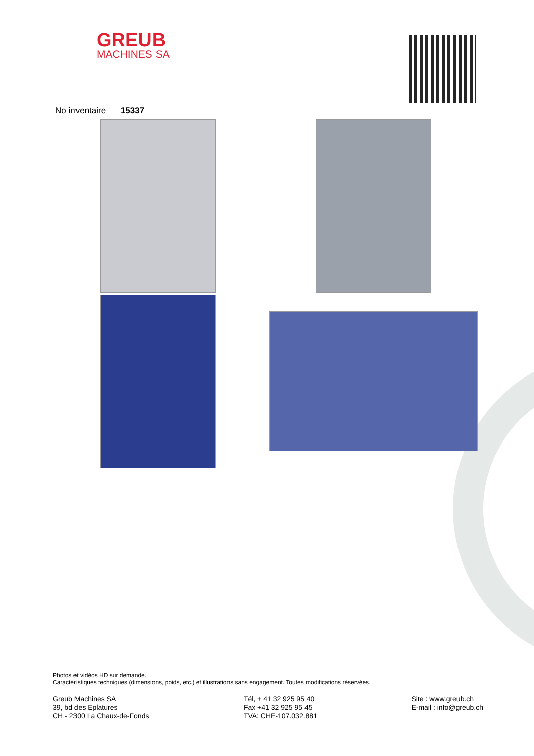GREUB
MACHINES SA
No inventaire 15337
Photos et vidéos HD sur demande.
Caractéristiques techniques (dimensions, poids, etc.) et illustrations sans engagement. Toutes modifications réservées.
Greub Machines SA
39, bd des Eplatures
CH - 2300 La Chaux-de-Fonds
Tél, + 41 32 925 95 40
Fax +41 32 925 95 45
TVA: CHE-107.032.881
Site : www.greub.ch
E-mail : info@greub.ch